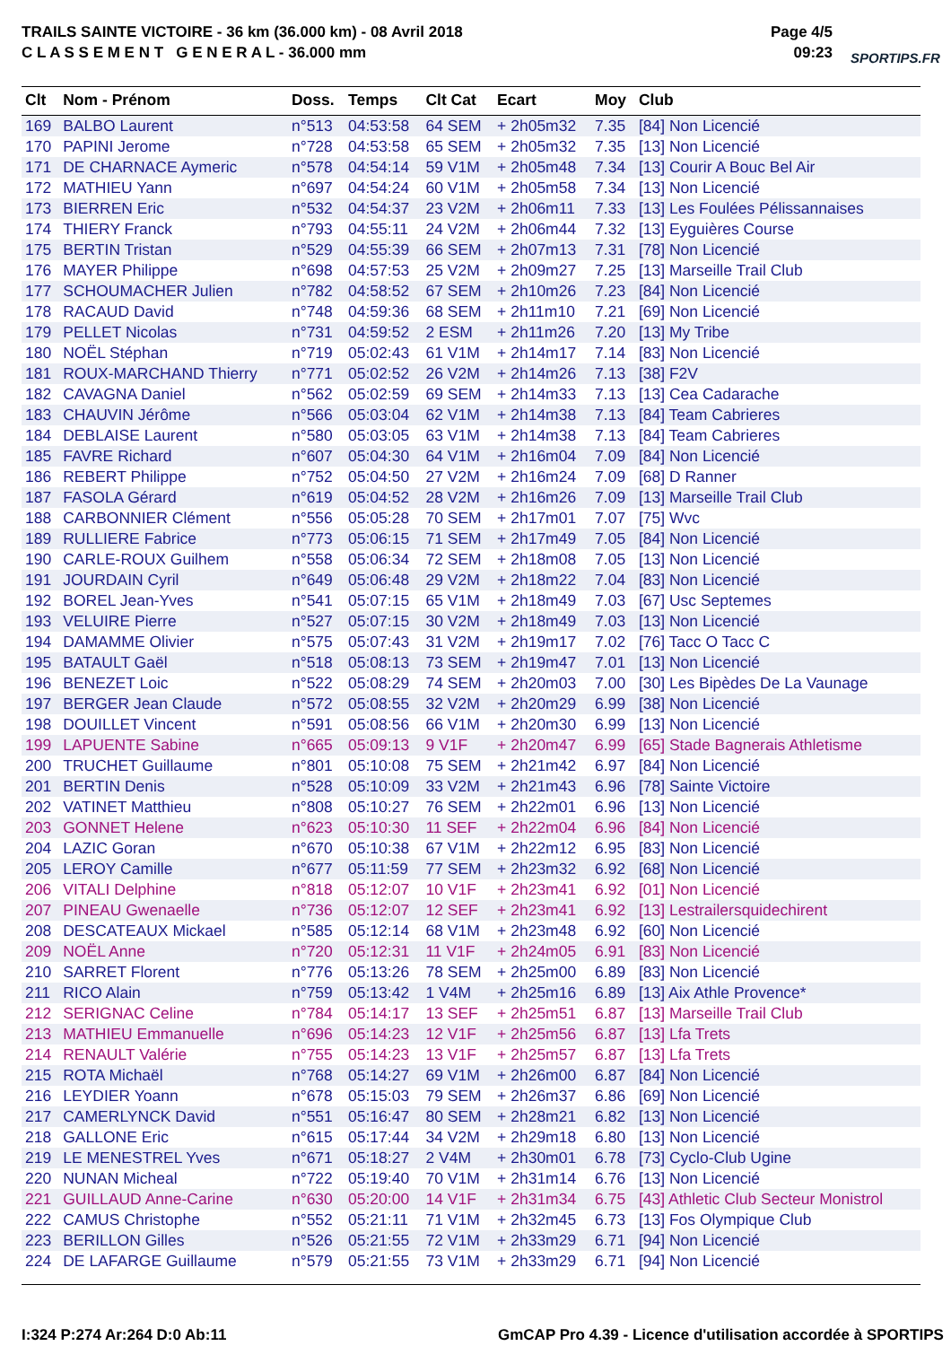TRAILS SAINTE VICTOIRE - 36 km (36.000 km) - 08 Avril 2018
C L A S S E M E N T G E N E R A L - 36.000 mm
Page 4/5
09:23
SPORTIPS.FR
| Clt | Nom - Prénom | Doss. | Temps | Clt Cat | Ecart | Moy | Club |
| --- | --- | --- | --- | --- | --- | --- | --- |
| 169 | BALBO Laurent | n°513 | 04:53:58 | 64 SEM | + 2h05m32 | 7.35 | [84] Non Licencié |
| 170 | PAPINI Jerome | n°728 | 04:53:58 | 65 SEM | + 2h05m32 | 7.35 | [13] Non Licencié |
| 171 | DE CHARNACE Aymeric | n°578 | 04:54:14 | 59 V1M | + 2h05m48 | 7.34 | [13] Courir A Bouc Bel Air |
| 172 | MATHIEU Yann | n°697 | 04:54:24 | 60 V1M | + 2h05m58 | 7.34 | [13] Non Licencié |
| 173 | BIERREN Eric | n°532 | 04:54:37 | 23 V2M | + 2h06m11 | 7.33 | [13] Les Foulées Pélissannaises |
| 174 | THIERY Franck | n°793 | 04:55:11 | 24 V2M | + 2h06m44 | 7.32 | [13] Eyguières Course |
| 175 | BERTIN Tristan | n°529 | 04:55:39 | 66 SEM | + 2h07m13 | 7.31 | [78] Non Licencié |
| 176 | MAYER Philippe | n°698 | 04:57:53 | 25 V2M | + 2h09m27 | 7.25 | [13] Marseille Trail Club |
| 177 | SCHOUMACHER Julien | n°782 | 04:58:52 | 67 SEM | + 2h10m26 | 7.23 | [84] Non Licencié |
| 178 | RACAUD David | n°748 | 04:59:36 | 68 SEM | + 2h11m10 | 7.21 | [69] Non Licencié |
| 179 | PELLET Nicolas | n°731 | 04:59:52 | 2 ESM | + 2h11m26 | 7.20 | [13] My Tribe |
| 180 | NOËL Stéphan | n°719 | 05:02:43 | 61 V1M | + 2h14m17 | 7.14 | [83] Non Licencié |
| 181 | ROUX-MARCHAND Thierry | n°771 | 05:02:52 | 26 V2M | + 2h14m26 | 7.13 | [38] F2V |
| 182 | CAVAGNA Daniel | n°562 | 05:02:59 | 69 SEM | + 2h14m33 | 7.13 | [13] Cea Cadarache |
| 183 | CHAUVIN Jérôme | n°566 | 05:03:04 | 62 V1M | + 2h14m38 | 7.13 | [84] Team Cabrieres |
| 184 | DEBLAISE Laurent | n°580 | 05:03:05 | 63 V1M | + 2h14m38 | 7.13 | [84] Team Cabrieres |
| 185 | FAVRE Richard | n°607 | 05:04:30 | 64 V1M | + 2h16m04 | 7.09 | [84] Non Licencié |
| 186 | REBERT Philippe | n°752 | 05:04:50 | 27 V2M | + 2h16m24 | 7.09 | [68] D Ranner |
| 187 | FASOLA Gérard | n°619 | 05:04:52 | 28 V2M | + 2h16m26 | 7.09 | [13] Marseille Trail Club |
| 188 | CARBONNIER Clément | n°556 | 05:05:28 | 70 SEM | + 2h17m01 | 7.07 | [75] Wvc |
| 189 | RULLIERE Fabrice | n°773 | 05:06:15 | 71 SEM | + 2h17m49 | 7.05 | [84] Non Licencié |
| 190 | CARLE-ROUX Guilhem | n°558 | 05:06:34 | 72 SEM | + 2h18m08 | 7.05 | [13] Non Licencié |
| 191 | JOURDAIN Cyril | n°649 | 05:06:48 | 29 V2M | + 2h18m22 | 7.04 | [83] Non Licencié |
| 192 | BOREL Jean-Yves | n°541 | 05:07:15 | 65 V1M | + 2h18m49 | 7.03 | [67] Usc Septemes |
| 193 | VELUIRE Pierre | n°527 | 05:07:15 | 30 V2M | + 2h18m49 | 7.03 | [13] Non Licencié |
| 194 | DAMAMME Olivier | n°575 | 05:07:43 | 31 V2M | + 2h19m17 | 7.02 | [76] Tacc O Tacc C |
| 195 | BATAULT Gaël | n°518 | 05:08:13 | 73 SEM | + 2h19m47 | 7.01 | [13] Non Licencié |
| 196 | BENEZET Loic | n°522 | 05:08:29 | 74 SEM | + 2h20m03 | 7.00 | [30] Les Bipèdes De La Vaunage |
| 197 | BERGER Jean Claude | n°572 | 05:08:55 | 32 V2M | + 2h20m29 | 6.99 | [38] Non Licencié |
| 198 | DOUILLET Vincent | n°591 | 05:08:56 | 66 V1M | + 2h20m30 | 6.99 | [13] Non Licencié |
| 199 | LAPUENTE Sabine | n°665 | 05:09:13 | 9 V1F | + 2h20m47 | 6.99 | [65] Stade Bagnerais Athletisme |
| 200 | TRUCHET Guillaume | n°801 | 05:10:08 | 75 SEM | + 2h21m42 | 6.97 | [84] Non Licencié |
| 201 | BERTIN Denis | n°528 | 05:10:09 | 33 V2M | + 2h21m43 | 6.96 | [78] Sainte Victoire |
| 202 | VATINET Matthieu | n°808 | 05:10:27 | 76 SEM | + 2h22m01 | 6.96 | [13] Non Licencié |
| 203 | GONNET Helene | n°623 | 05:10:30 | 11 SEF | + 2h22m04 | 6.96 | [84] Non Licencié |
| 204 | LAZIC Goran | n°670 | 05:10:38 | 67 V1M | + 2h22m12 | 6.95 | [83] Non Licencié |
| 205 | LEROY Camille | n°677 | 05:11:59 | 77 SEM | + 2h23m32 | 6.92 | [68] Non Licencié |
| 206 | VITALI Delphine | n°818 | 05:12:07 | 10 V1F | + 2h23m41 | 6.92 | [01] Non Licencié |
| 207 | PINEAU Gwenaelle | n°736 | 05:12:07 | 12 SEF | + 2h23m41 | 6.92 | [13] Lestrailersquidechirent |
| 208 | DESCATEAUX Mickael | n°585 | 05:12:14 | 68 V1M | + 2h23m48 | 6.92 | [60] Non Licencié |
| 209 | NOËL Anne | n°720 | 05:12:31 | 11 V1F | + 2h24m05 | 6.91 | [83] Non Licencié |
| 210 | SARRET Florent | n°776 | 05:13:26 | 78 SEM | + 2h25m00 | 6.89 | [83] Non Licencié |
| 211 | RICO Alain | n°759 | 05:13:42 | 1 V4M | + 2h25m16 | 6.89 | [13] Aix Athle Provence* |
| 212 | SERIGNAC Celine | n°784 | 05:14:17 | 13 SEF | + 2h25m51 | 6.87 | [13] Marseille Trail Club |
| 213 | MATHIEU Emmanuelle | n°696 | 05:14:23 | 12 V1F | + 2h25m56 | 6.87 | [13] Lfa Trets |
| 214 | RENAULT Valérie | n°755 | 05:14:23 | 13 V1F | + 2h25m57 | 6.87 | [13] Lfa Trets |
| 215 | ROTA Michaël | n°768 | 05:14:27 | 69 V1M | + 2h26m00 | 6.87 | [84] Non Licencié |
| 216 | LEYDIER Yoann | n°678 | 05:15:03 | 79 SEM | + 2h26m37 | 6.86 | [69] Non Licencié |
| 217 | CAMERLYNCK David | n°551 | 05:16:47 | 80 SEM | + 2h28m21 | 6.82 | [13] Non Licencié |
| 218 | GALLONE Eric | n°615 | 05:17:44 | 34 V2M | + 2h29m18 | 6.80 | [13] Non Licencié |
| 219 | LE MENESTREL Yves | n°671 | 05:18:27 | 2 V4M | + 2h30m01 | 6.78 | [73] Cyclo-Club Ugine |
| 220 | NUNAN Micheal | n°722 | 05:19:40 | 70 V1M | + 2h31m14 | 6.76 | [13] Non Licencié |
| 221 | GUILLAUD Anne-Carine | n°630 | 05:20:00 | 14 V1F | + 2h31m34 | 6.75 | [43] Athletic Club Secteur Monistrol |
| 222 | CAMUS Christophe | n°552 | 05:21:11 | 71 V1M | + 2h32m45 | 6.73 | [13] Fos Olympique Club |
| 223 | BERILLON Gilles | n°526 | 05:21:55 | 72 V1M | + 2h33m29 | 6.71 | [94] Non Licencié |
| 224 | DE LAFARGE Guillaume | n°579 | 05:21:55 | 73 V1M | + 2h33m29 | 6.71 | [94] Non Licencié |
I:324 P:274 Ar:264 D:0 Ab:11
GmCAP Pro 4.39 - Licence d'utilisation accordée à SPORTIPS